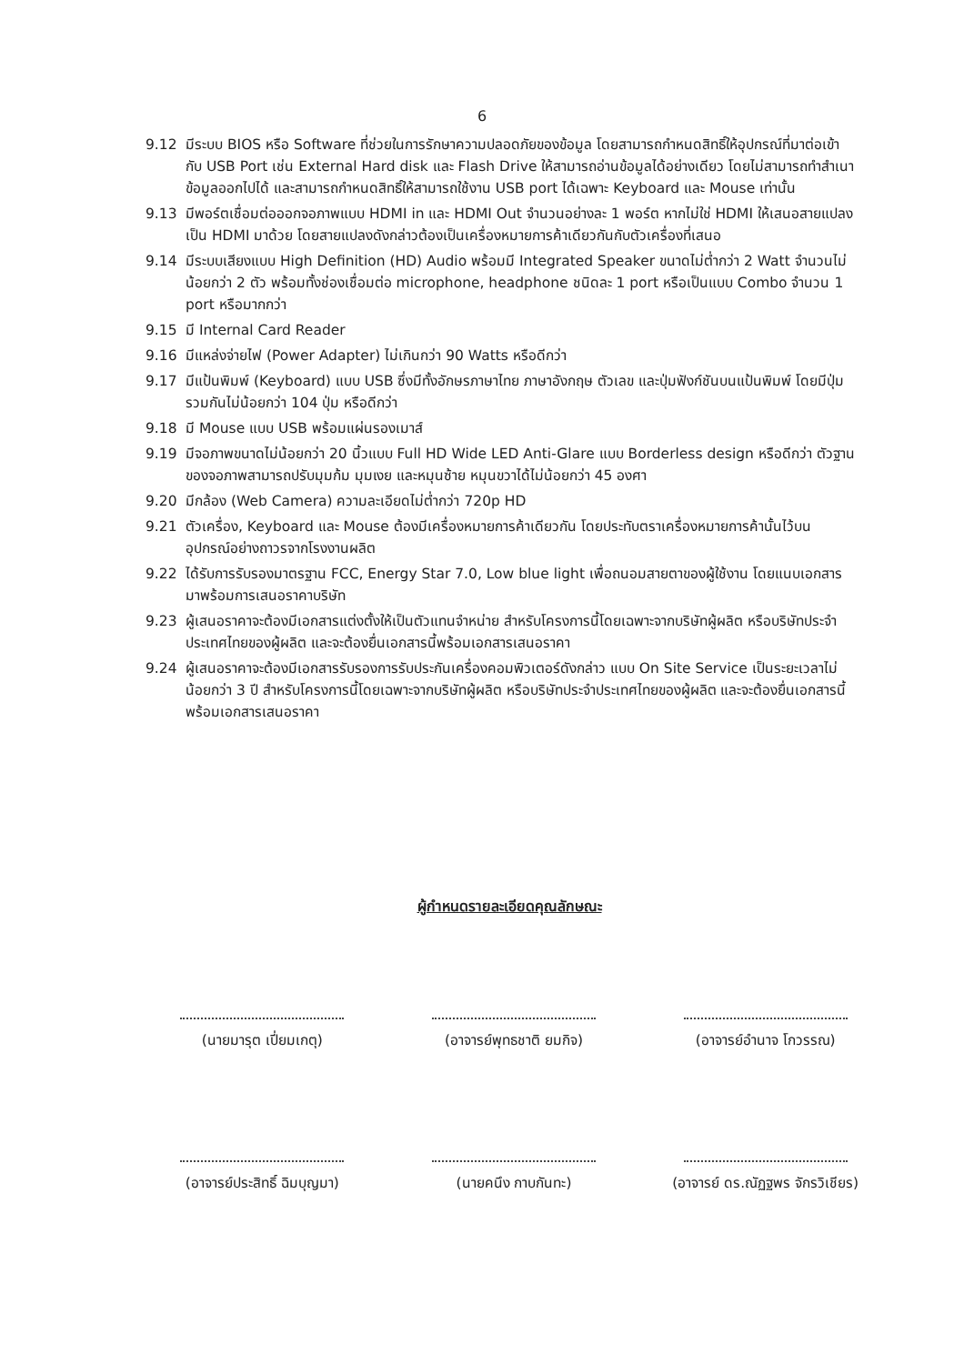6
9.12 มีระบบ BIOS หรือ Software ที่ช่วยในการรักษาความปลอดภัยของข้อมูล โดยสามารถกำหนดสิทธิ์ให้อุปกรณ์ที่มาต่อเข้ากับ USB Port เช่น External Hard disk และ Flash Drive ให้สามารถอ่านข้อมูลได้อย่างเดียว โดยไม่สามารถทำสำเนาข้อมูลออกไปได้ และสามารถกำหนดสิทธิ์ให้สามารถใช้งาน USB port ได้เฉพาะ Keyboard และ Mouse เท่านั้น
9.13 มีพอร์ตเชื่อมต่อออกจอภาพแบบ HDMI in และ HDMI Out จำนวนอย่างละ 1 พอร์ต หากไม่ใช่ HDMI ให้เสนอสายแปลงเป็น HDMI มาด้วย โดยสายแปลงดังกล่าวต้องเป็นเครื่องหมายการค้าเดียวกันกับตัวเครื่องที่เสนอ
9.14 มีระบบเสียงแบบ High Definition (HD) Audio พร้อมมี Integrated Speaker ขนาดไม่ต่ำกว่า 2 Watt จำนวนไม่น้อยกว่า 2 ตัว พร้อมทั้งช่องเชื่อมต่อ microphone, headphone ชนิดละ 1 port หรือเป็นแบบ Combo จำนวน 1 port หรือมากกว่า
9.15 มี Internal Card Reader
9.16 มีแหล่งจ่ายไฟ (Power Adapter) ไม่เกินกว่า 90 Watts หรือดีกว่า
9.17 มีแป้นพิมพ์ (Keyboard) แบบ USB ซึ่งมีทั้งอักษรภาษาไทย ภาษาอังกฤษ ตัวเลข และปุ่มฟังก์ชันบนแป้นพิมพ์ โดยมีปุ่มรวมกันไม่น้อยกว่า 104 ปุ่ม หรือดีกว่า
9.18 มี Mouse แบบ USB พร้อมแผ่นรองเมาส์
9.19 มีจอภาพขนาดไม่น้อยกว่า 20 นิ้วแบบ Full HD Wide LED Anti-Glare แบบ Borderless design หรือดีกว่า ตัวฐานของจอภาพสามารถปรับมุมก้ม มุมเงย และหมุนซ้าย หมุนขวาได้ไม่น้อยกว่า 45 องศา
9.20 มีกล้อง (Web Camera) ความละเอียดไม่ต่ำกว่า 720p HD
9.21 ตัวเครื่อง, Keyboard และ Mouse ต้องมีเครื่องหมายการค้าเดียวกัน โดยประทับตราเครื่องหมายการค้านั้นไว้บนอุปกรณ์อย่างถาวรจากโรงงานผลิต
9.22 ได้รับการรับรองมาตรฐาน FCC, Energy Star 7.0, Low blue light เพื่อถนอมสายตาของผู้ใช้งาน โดยแนบเอกสารมาพร้อมการเสนอราคาบริษัท
9.23 ผู้เสนอราคาจะต้องมีเอกสารแต่งตั้งให้เป็นตัวแทนจำหน่าย สำหรับโครงการนี้โดยเฉพาะจากบริษัทผู้ผลิต หรือบริษัทประจำประเทศไทยของผู้ผลิต และจะต้องยื่นเอกสารนี้พร้อมเอกสารเสนอราคา
9.24 ผู้เสนอราคาจะต้องมีเอกสารรับรองการรับประกันเครื่องคอมพิวเตอร์ดังกล่าว แบบ On Site Service เป็นระยะเวลาไม่น้อยกว่า 3 ปี สำหรับโครงการนี้โดยเฉพาะจากบริษัทผู้ผลิต หรือบริษัทประจำประเทศไทยของผู้ผลิต และจะต้องยื่นเอกสารนี้พร้อมเอกสารเสนอราคา
ผู้กำหนดรายละเอียดคุณลักษณะ
(นายมารุต เปี่ยมเกตุ)
(อาจารย์พุทธชาติ ยมกิจ)
(อาจารย์อำนาจ โกวรรณ)
(อาจารย์ประสิทธิ์ ฉิมบุญมา)
(นายคนึง กาบกันทะ)
(อาจารย์ ดร.ณัฏฐพร จักรวิเชียร)